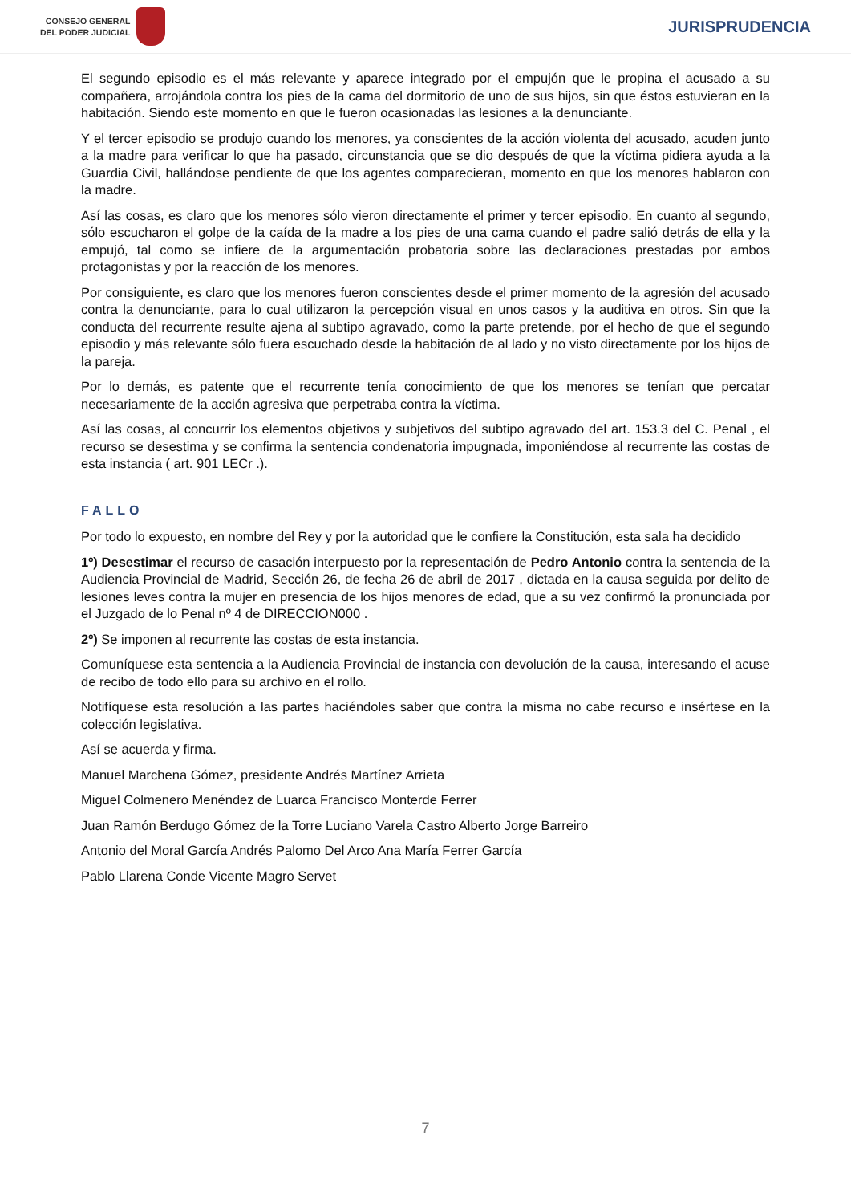CONSEJO GENERAL
DEL PODER JUDICIAL
JURISPRUDENCIA
El segundo episodio es el más relevante y aparece integrado por el empujón que le propina el acusado a su compañera, arrojándola contra los pies de la cama del dormitorio de uno de sus hijos, sin que éstos estuvieran en la habitación. Siendo este momento en que le fueron ocasionadas las lesiones a la denunciante.
Y el tercer episodio se produjo cuando los menores, ya conscientes de la acción violenta del acusado, acuden junto a la madre para verificar lo que ha pasado, circunstancia que se dio después de que la víctima pidiera ayuda a la Guardia Civil, hallándose pendiente de que los agentes comparecieran, momento en que los menores hablaron con la madre.
Así las cosas, es claro que los menores sólo vieron directamente el primer y tercer episodio. En cuanto al segundo, sólo escucharon el golpe de la caída de la madre a los pies de una cama cuando el padre salió detrás de ella y la empujó, tal como se infiere de la argumentación probatoria sobre las declaraciones prestadas por ambos protagonistas y por la reacción de los menores.
Por consiguiente, es claro que los menores fueron conscientes desde el primer momento de la agresión del acusado contra la denunciante, para lo cual utilizaron la percepción visual en unos casos y la auditiva en otros. Sin que la conducta del recurrente resulte ajena al subtipo agravado, como la parte pretende, por el hecho de que el segundo episodio y más relevante sólo fuera escuchado desde la habitación de al lado y no visto directamente por los hijos de la pareja.
Por lo demás, es patente que el recurrente tenía conocimiento de que los menores se tenían que percatar necesariamente de la acción agresiva que perpetraba contra la víctima.
Así las cosas, al concurrir los elementos objetivos y subjetivos del subtipo agravado del art. 153.3 del C. Penal , el recurso se desestima y se confirma la sentencia condenatoria impugnada, imponiéndose al recurrente las costas de esta instancia ( art. 901 LECr .).
FALLO
Por todo lo expuesto, en nombre del Rey y por la autoridad que le confiere la Constitución, esta sala ha decidido
1º) Desestimar el recurso de casación interpuesto por la representación de Pedro Antonio contra la sentencia de la Audiencia Provincial de Madrid, Sección 26, de fecha 26 de abril de 2017 , dictada en la causa seguida por delito de lesiones leves contra la mujer en presencia de los hijos menores de edad, que a su vez confirmó la pronunciada por el Juzgado de lo Penal nº 4 de DIRECCION000 .
2º) Se imponen al recurrente las costas de esta instancia.
Comuníquese esta sentencia a la Audiencia Provincial de instancia con devolución de la causa, interesando el acuse de recibo de todo ello para su archivo en el rollo.
Notifíquese esta resolución a las partes haciéndoles saber que contra la misma no cabe recurso e insértese en la colección legislativa.
Así se acuerda y firma.
Manuel Marchena Gómez, presidente Andrés Martínez Arrieta
Miguel Colmenero Menéndez de Luarca Francisco Monterde Ferrer
Juan Ramón Berdugo Gómez de la Torre Luciano Varela Castro Alberto Jorge Barreiro
Antonio del Moral García Andrés Palomo Del Arco Ana María Ferrer García
Pablo Llarena Conde Vicente Magro Servet
7